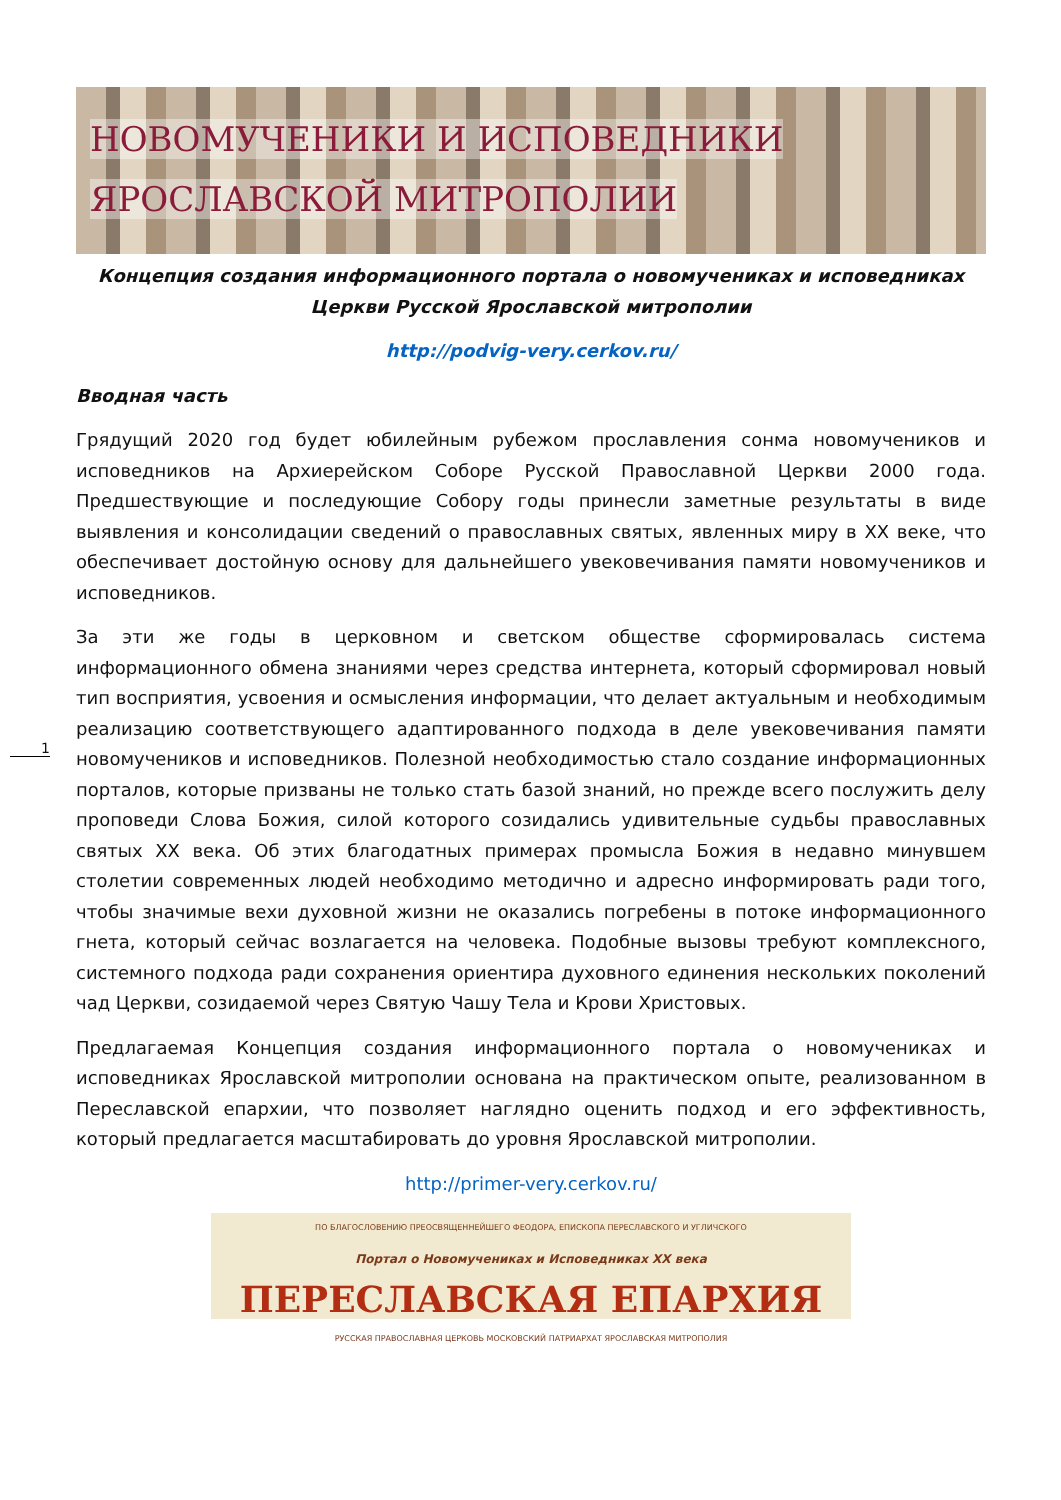НОВОМУЧЕНИКИ И ИСПОВЕДНИКИ
ЯРОСЛАВСКОЙ МИТРОПОЛИИ
1
Концепция создания информационного портала о новомучениках и исповедниках Церкви Русской Ярославской митрополии
http://podvig-very.cerkov.ru/
Вводная часть
Грядущий 2020 год будет юбилейным рубежом прославления сонма новомучеников и исповедников на Архиерейском Соборе Русской Православной Церкви 2000 года. Предшествующие и последующие Собору годы принесли заметные результаты в виде выявления и консолидации сведений о православных святых, явленных миру в XX веке, что обеспечивает достойную основу для дальнейшего увековечивания памяти новомучеников и исповедников.
За эти же годы в церковном и светском обществе сформировалась система информационного обмена знаниями через средства интернета, который сформировал новый тип восприятия, усвоения и осмысления информации, что делает актуальным и необходимым реализацию соответствующего адаптированного подхода в деле увековечивания памяти новомучеников и исповедников. Полезной необходимостью стало создание информационных порталов, которые призваны не только стать базой знаний, но прежде всего послужить делу проповеди Слова Божия, силой которого созидались удивительные судьбы православных святых XX века. Об этих благодатных примерах промысла Божия в недавно минувшем столетии современных людей необходимо методично и адресно информировать ради того, чтобы значимые вехи духовной жизни не оказались погребены в потоке информационного гнета, который сейчас возлагается на человека. Подобные вызовы требуют комплексного, системного подхода ради сохранения ориентира духовного единения нескольких поколений чад Церкви, созидаемой через Святую Чашу Тела и Крови Христовых.
Предлагаемая Концепция создания информационного портала о новомучениках и исповедниках Ярославской митрополии основана на практическом опыте, реализованном в Переславской епархии, что позволяет наглядно оценить подход и его эффективность, который предлагается масштабировать до уровня Ярославской митрополии.
http://primer-very.cerkov.ru/
ПО БЛАГОСЛОВЕНИЮ ПРЕОСВЯЩЕННЕЙШЕГО ФЕОДОРА, ЕПИСКОПА ПЕРЕСЛАВСКОГО И УГЛИЧСКОГО
Портал о Новомучениках и Исповедниках XX века
ПЕРЕСЛАВСКАЯ ЕПАРХИЯ
РУССКАЯ ПРАВОСЛАВНАЯ ЦЕРКОВЬ МОСКОВСКИЙ ПАТРИАРХАТ ЯРОСЛАВСКАЯ МИТРОПОЛИЯ